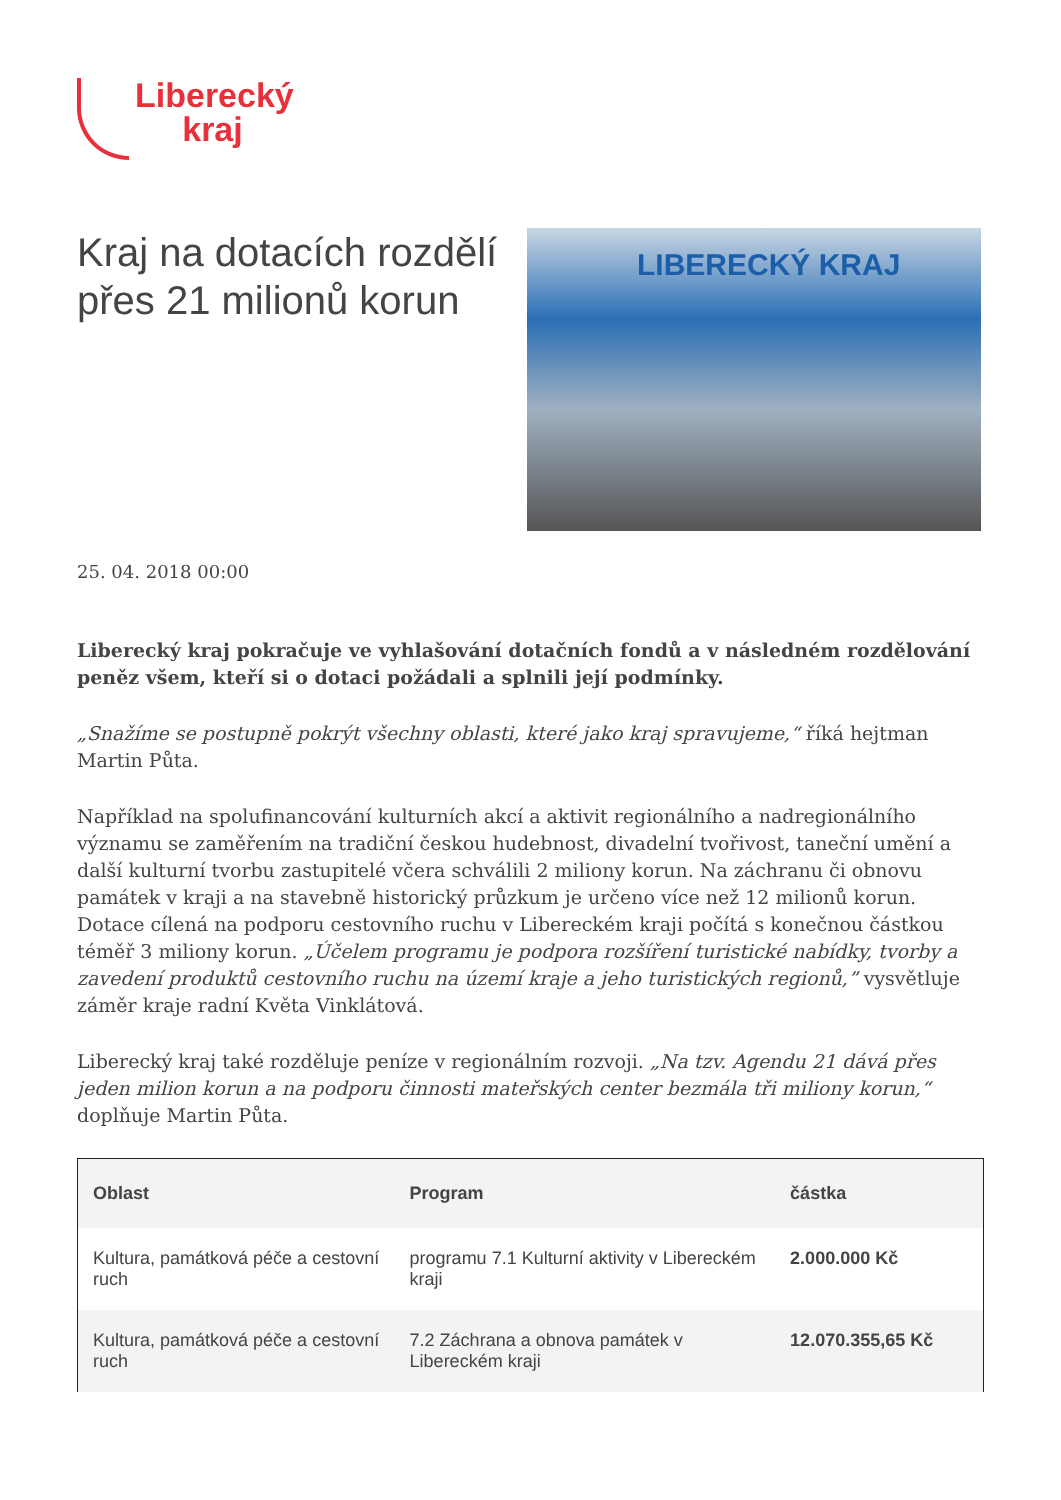Liberecký
kraj
Kraj na dotacích rozdělí přes 21 milionů korun
LIBERECKÝ KRAJ
25. 04. 2018 00:00
Liberecký kraj pokračuje ve vyhlašování dotačních fondů a v následném rozdělování peněz všem, kteří si o dotaci požádali a splnili její podmínky.
„Snažíme se postupně pokrýt všechny oblasti, které jako kraj spravujeme,“ říká hejtman Martin Půta.
Například na spolufinancování kulturních akcí a aktivit regionálního a nadregionálního významu se zaměřením na tradiční českou hudebnost, divadelní tvořivost, taneční umění a další kulturní tvorbu zastupitelé včera schválili 2 miliony korun. Na záchranu či obnovu památek v kraji a na stavebně historický průzkum je určeno více než 12 milionů korun. Dotace cílená na podporu cestovního ruchu v Libereckém kraji počítá s konečnou částkou téměř 3 miliony korun. „Účelem programu je podpora rozšíření turistické nabídky, tvorby a zavedení produktů cestovního ruchu na území kraje a jeho turistických regionů,” vysvětluje záměr kraje radní Květa Vinklátová.
Liberecký kraj také rozděluje peníze v regionálním rozvoji. „Na tzv. Agendu 21 dává přes jeden milion korun a na podporu činnosti mateřských center bezmála tři miliony korun,“ doplňuje Martin Půta.
| Oblast | Program | částka |
| --- | --- | --- |
| Kultura, památková péče a cestovní ruch | programu 7.1 Kulturní aktivity v Libereckém kraji | 2.000.000 Kč |
| Kultura, památková péče a cestovní ruch | 7.2 Záchrana a obnova památek v Libereckém kraji | 12.070.355,65 Kč |